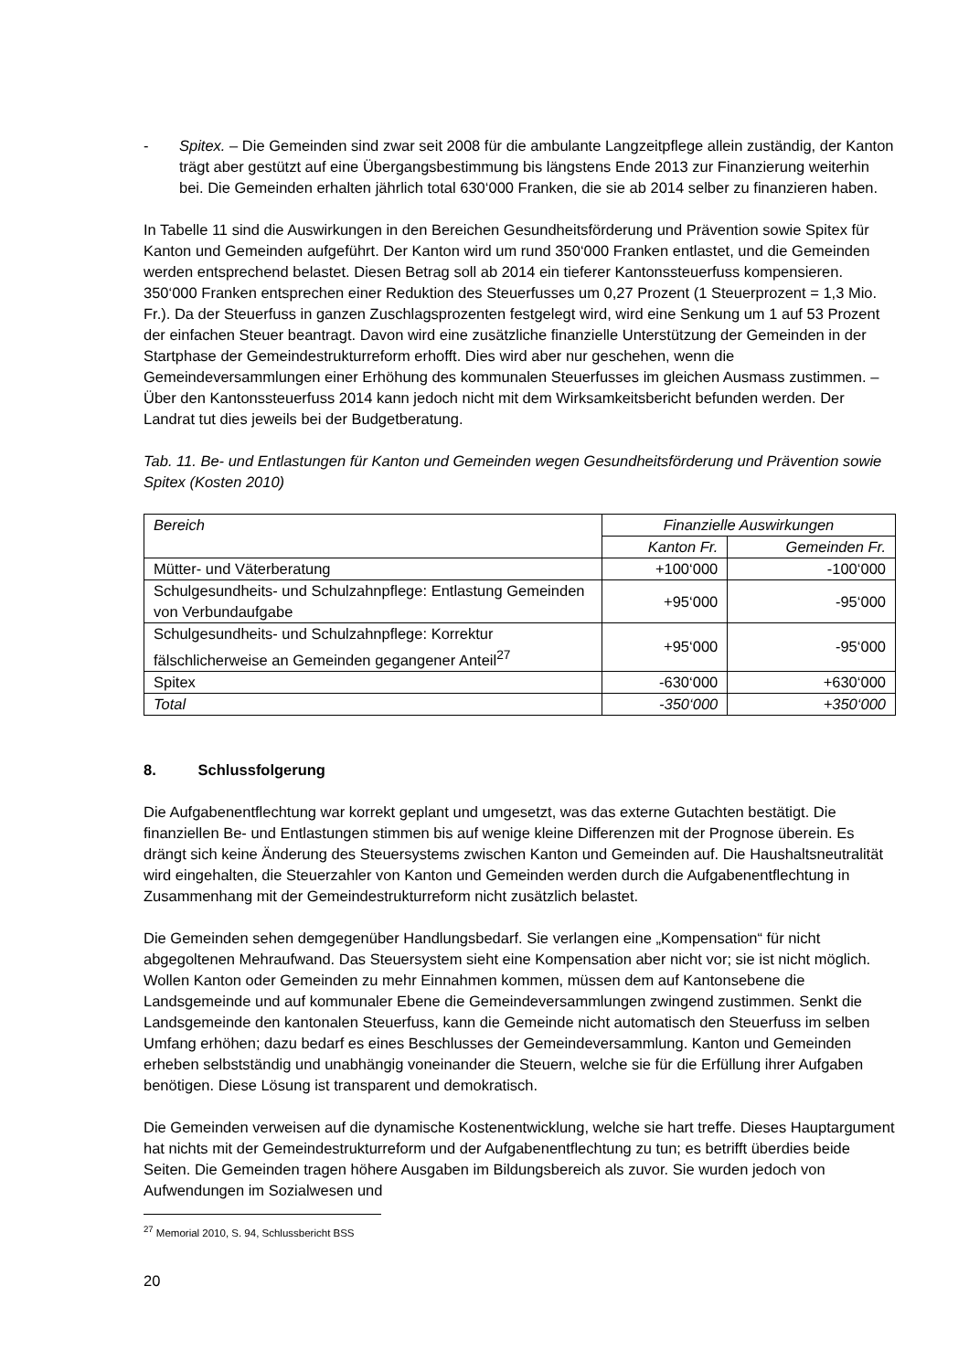- Spitex. – Die Gemeinden sind zwar seit 2008 für die ambulante Langzeitpflege allein zuständig, der Kanton trägt aber gestützt auf eine Übergangsbestimmung bis längstens Ende 2013 zur Finanzierung weiterhin bei. Die Gemeinden erhalten jährlich total 630‘000 Franken, die sie ab 2014 selber zu finanzieren haben.
In Tabelle 11 sind die Auswirkungen in den Bereichen Gesundheitsförderung und Prävention sowie Spitex für Kanton und Gemeinden aufgeführt. Der Kanton wird um rund 350‘000 Franken entlastet, und die Gemeinden werden entsprechend belastet. Diesen Betrag soll ab 2014 ein tieferer Kantonssteuerfuss kompensieren. 350‘000 Franken entsprechen einer Reduktion des Steuerfusses um 0,27 Prozent (1 Steuerprozent = 1,3 Mio. Fr.). Da der Steuerfuss in ganzen Zuschlagsprozenten festgelegt wird, wird eine Senkung um 1 auf 53 Prozent der einfachen Steuer beantragt. Davon wird eine zusätzliche finanzielle Unterstützung der Gemeinden in der Startphase der Gemeindestrukturreform erhofft. Dies wird aber nur geschehen, wenn die Gemeindeversammlungen einer Erhöhung des kommunalen Steuerfusses im gleichen Ausmass zustimmen. – Über den Kantonssteuerfuss 2014 kann jedoch nicht mit dem Wirksamkeitsbericht befunden werden. Der Landrat tut dies jeweils bei der Budgetberatung.
Tab. 11. Be- und Entlastungen für Kanton und Gemeinden wegen Gesundheitsförderung und Prävention sowie Spitex (Kosten 2010)
| Bereich | Finanzielle Auswirkungen | |
| --- | --- | --- |
| | Kanton Fr. | Gemeinden Fr. |
| Mütter- und Väterberatung | +100‘000 | -100‘000 |
| Schulgesundheits- und Schulzahnpflege: Entlastung Gemeinden von Verbundaufgabe | +95‘000 | -95‘000 |
| Schulgesundheits- und Schulzahnpflege: Korrektur fälschlicherweise an Gemeinden gegangener Anteil<sup>27</sup> | +95‘000 | -95‘000 |
| Spitex | -630‘000 | +630‘000 |
| Total | -350‘000 | +350‘000 |
8. Schlussfolgerung
Die Aufgabenentflechtung war korrekt geplant und umgesetzt, was das externe Gutachten bestätigt. Die finanziellen Be- und Entlastungen stimmen bis auf wenige kleine Differenzen mit der Prognose überein. Es drängt sich keine Änderung des Steuersystems zwischen Kanton und Gemeinden auf. Die Haushaltsneutralität wird eingehalten, die Steuerzahler von Kanton und Gemeinden werden durch die Aufgabenentflechtung in Zusammenhang mit der Gemeindestrukturreform nicht zusätzlich belastet.
Die Gemeinden sehen demgegenüber Handlungsbedarf. Sie verlangen eine „Kompensation“ für nicht abgegoltenen Mehraufwand. Das Steuersystem sieht eine Kompensation aber nicht vor; sie ist nicht möglich. Wollen Kanton oder Gemeinden zu mehr Einnahmen kommen, müssen dem auf Kantonsebene die Landsgemeinde und auf kommunaler Ebene die Gemeindeversammlungen zwingend zustimmen. Senkt die Landsgemeinde den kantonalen Steuerfuss, kann die Gemeinde nicht automatisch den Steuerfuss im selben Umfang erhöhen; dazu bedarf es eines Beschlusses der Gemeindeversammlung. Kanton und Gemeinden erheben selbstständig und unabhängig voneinander die Steuern, welche sie für die Erfüllung ihrer Aufgaben benötigen. Diese Lösung ist transparent und demokratisch.
Die Gemeinden verweisen auf die dynamische Kostenentwicklung, welche sie hart treffe. Dieses Hauptargument hat nichts mit der Gemeindestrukturreform und der Aufgabenentflechtung zu tun; es betrifft überdies beide Seiten. Die Gemeinden tragen höhere Ausgaben im Bildungsbereich als zuvor. Sie wurden jedoch von Aufwendungen im Sozialwesen und
<sup>27</sup> Memorial 2010, S. 94, Schlussbericht BSS
20